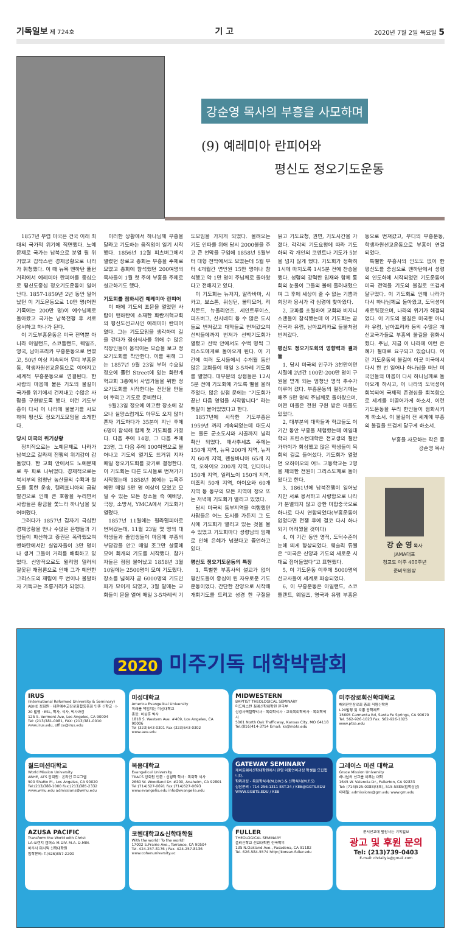기독일보 제 724호 기 고 2020년 7월 2일 목요일 5
강순영 목사의 부흥을 사모하며
(9) 예레미아 란피어와
평신도 정오기도운동
1857년 무렵 미국은 건국 이래 최대의 국가적 위기에 직면했다. 노예문제로 국가는 남북으로 분열 될 위기였고 갑작스런 경제공황으로 나라가 휘청했다. 이 때 뉴욕 맨하탄 풀턴 거리에서 예레미아 란피어를 중심으로 평신도중심 정오기도운동이 일어난다. 1857-1859년 2년 동안 일어났던 이 기도운동으로 10만 명(어떤 기록에는 200만 명)이 예수님께로 돌아왔고 국가는 남북전쟁 후 서로 용서하고 하나가 된다.
이 기도부흥운동은 미국 전역뿐 아니라 아일랜드, 스코틀랜드, 웨일즈, 영국, 남아프리카 부흥운동으로 번졌고, 50년 이상 지속되어 무디 부흥운동, 학생자원선교운동으로 이어지고 세계적 부흥운동으로 연결된다. 한 사람의 마음에 붙은 기도의 불길이 국가를 위기에서 건져내고 수많은 사람을 구원받도록 했다. 이런 기도부흥이 다시 이 나라에 불붙기를 사모하며 평신도 정오기도모임을 소개한다.
당시 미국의 위기상황
정치적으로는 노예문제로 나라가 남북으로 갈라져 전쟁의 위기감이 감돌았다. 한 교회 안에서도 노예문제로 두 파로 나뉘었다. 경제적으로는 북서부의 엄청난 농산물의 수확과 철도를 통한 운송, 캘리포니아의 금광 발견으로 인해 큰 호황을 누리면서 사람들은 황금을 쫓느라 하나님을 잊어버렸다.
그러다가 1857년 갑자기 극심한 경제공황을 만나 수많은 은행들과 기업들이 파산하고 증권은 폭락했으며 맨하탄에서만 실업자들이 3만 명이나 생겨 그들이 거리를 배회하고 있었다. 신앙적으로도 윌리엄 밀러의 잘못된 재림론으로 인해 그가 예언한 그리스도의 재림이 두 번이나 불발하자 기독교는 조롱거리가 되었다.
이러한 상황에서 하나님께 부흥을 달라고 기도하는 움직임이 일기 시작했다. 1856년 12월 피츠버그에서 열렸던 장로교 총회는 부흥을 주제로 모였고 총회에 참석했던 200여명의 목사들이 1월 첫 주에 부흥을 주제로 설교하기도 했다.
기도회를 점화시킨 예레미아 란피어
이 때에 기도의 포문을 열었던 사람이 맨하탄에 소재한 화란개혁교회의 평신도선교사인 예레미아 란피어 였다. 그는 기도모임을 생각하며 길을 걷다가 점심식사를 위해 수 많은 직장인들이 움직이는 모습을 보고 정오기도회를 착안한다. 이를 위해 그는 1857년 9월 23일 부터 수요일 정오에 풀턴 Street에 있는 화란개혁교회 3층에서 사업가들을 위한 정오기도회를 시작한다는 전단을 만들어 뿌리고 기도로 준비한다.
9월23일 정오에 예고한 장소에 갔으나 실망스럽게도 아무도 오지 않아 혼자 기도하다가 35분이 지난 후에 6명이 참석해 함께 첫 기도회를 가졌다. 다음 주에 14명, 그 다음 주에 23명, 그 다음 주에 100여명으로 불어나고 기도의 열기도 뜨거워 지자 매일 정오기도회를 갖기로 결정한다. 이 기도회는 다른 도시들로 번져가기 시작했는데 1858년 봄에는 뉴욕주에만 매일 5만 명 이상이 모였고 모일 수 있는 모든 장소들 즉 예배당, 극장, 소방서, YMCA에서 기도회가 열렸다.
1857년 11월에는 필라델피아로 번져갔는데, 11월 23일 몇 명의 대학생들과 졸업생들이 마음에 부흥의 부담감을 안고 매일 조그만 살롱에 모여 회개의 기도를 시작했다. 참가자들은 점점 불어났고 1858년 3월10일에는 2500명이 모여 기도했다. 장소를 넓히자 곧 6000명의 기도인파가 모이게 되었고, 3월 말에는 교회들이 문을 열어 매일 3-5차례씩 기도모임을 가지게 되었다. 몰려오는 기도 인파를 위해 당시 2000불을 주고 큰 천막을 구입해 1858년 5월부터 대형 천막에서도 모였는데 5월 부터 4개월간 연인원 15만 명이나 참석했고 약 1만 명이 주님께로 돌아왔다고 전해지고 있다.
이 기도회는 뉴저지, 알라바마, 시카고, 보스톤, 워싱턴, 볼티모어, 리치몬드, 뉴올리언즈, 세인트루이스, 피츠버그, 신시네티 등 수 많은 도시들로 번져갔고 대학들로 번져갔으며 선박들에까지 번져가 선박기도회가 열렸고 선박 안에서도 수백 명씩 그리스도에게로 돌아오게 된다. 이 기간에 여러 도시들에서 수개월 동안 많은 교회들이 매일 3-5차례 기도회를 열었다. 대부분의 상점들은 12시 5분 전에 기도회에 가도록 벨을 울려주었다. 많은 상점 문에는 “기도회가 끝난 다음 영업을 시작합니다” 라는 팻말이 붙어있었다고 한다.
1857년에 시작한 기도부흥은 1959년 까지 계속되었는데 대도시는 물론 군소도시와 시골까지 널리 확산 되었다. 매사추세츠 주에는 150개 지역, 뉴욕 200개 지역, 뉴저지 60개 지역, 펜실바니아 65개 지역, 오하이오 200개 지역, 인디아나 150개 지역, 일리노이 150개 지역, 미조리 50개 지역, 아이오와 60개 지역 등 동부의 모든 지역에 정오 또는 저녁에 기도회가 열리고 있었다.
당시 미국의 동부지역을 여행했던 사람들은 어느 도시를 가든지 그 도시에 기도회가 열리고 있는 것을 볼 수 있었고 기도회마다 성령님의 임재로 인해 은혜가 넘쳤다고 증언하고 있다.
평신도 정오기도운동의 특징
1, 특별한 부흥사의 설교가 없이 평신도들이 중심이 된 자유로운 기도운동이었다. 간단한 찬양으로 시작해 개회기도를 드리고 성경 한 구절을 읽고 기도요청, 권면, 기도시간을 가졌다. 각각의 기도요청에 따라 기도하되 각 개인의 코멘트나 기도가 5분을 넘지 않게 했다. 기도회가 정확히 1시에 마치도록 1시5분 전에 찬송을 했다. 성령의 강력한 임재와 함께 통회의 눈물이 그들의 볼에 흘러내렸으며 그 후에 세상이 줄 수 없는 기쁨과 희망과 용서가 각 심령에 찾아왔다.
2, 교파를 초월하여 교회와 비지니스맨들이 참석했는데 이 기도회는 곧 전국과 유럽, 남아프리카로 들불처럼 번져갔다.
평신도 정오기도회의 영향력과 결과들
1, 당시 미국의 인구가 3천만이던 시절에 2년간 100만-200만 명이 구원을 받게 되는 엄청난 영적 추수가 이루어 졌다. 부흥운동의 절정기에는 매주 5만 명씩 주님께로 돌아왔으며, 어떤 마을은 전원 구원 받은 마을도 있었다.
2, 대부분의 대학들과 학교들도 이 기간 동안 부흥을 체험했는데 예일대학과 프린스턴대학은 전교생의 절반 가까이가 회심했고 많은 학생들이 목회의 길로 들어섰다. 기도회가 열렸던 오하이오의 어느 고등학교는 2명을 제외한 전원이 그리스도께로 돌아왔다고 한다.
3, 1861년에 남북전쟁이 일어났지만 서로 용서하고 사랑함으로 나라가 분열되지 않고 강한 미합중국으로 하나로 다시 연합되었다(부흥운동이 없었다면 전쟁 후에 결코 다시 하나되기 어려웠을 것이다)
4, 이 기간 동안 영적, 도덕수준이 눈에 띄게 향상되었다. 웨슬리 듀웰은 “미국은 신앙과 기도의 새로운 시대로 접어들었다”고 표현했다.
5, 이 기도운동 이후에 5000명의 선교사들이 세계로 파송되었다.
6, 이 부흥운동은 아일랜드, 스코틀랜드, 웨일즈, 영국과 유럽 부흥운동으로 번져갔고, 무디의 부흥운동, 학생자원선교운동으로 부흥이 연결되었다.
특별한 부흥사의 인도도 없이 한 평신도를 중심으로 맨하탄에서 성령의 인도하에 시작되었던 기도운동이 미국 전역을 기도의 불길로 뜨겁게 달구었다. 이 기도회로 인해 나라가 다시 하나님께로 돌아왔고, 도덕성이 새로워졌으며, 나라의 위기가 해결되었다. 이 기도의 불길은 미국뿐 아니라 유럽, 남아프리카 등의 수많은 개신교국가들로 부흥의 불길을 점화시켰다. 주님, 지금 이 나라에 이런 은혜가 절대로 요구되고 있습니다. 이런 기도운동의 불길이 이곳 미국에서 다시 한 번 일어나 하나님을 떠난 미국인들의 마음이 다시 하나님께로 돌아오게 하시고, 이 나라의 도덕성이 회복되어 국제적 존경심을 회복함으로 세계를 이끌어가게 하소서. 이런 기도운동을 우리 한인들이 점화시키게 하소서. 이 불길이 전 세계에 부흥의 불길을 뜨겁게 달구게 하소서.
부흥을 사모하는 작은 종
강순영 목사
강 순 영 목사
JAMA대표
청교도 이주 400주년
준비위원장
2020 미주기독 대학박람회
IRUS
(International Reformed University & Seminary)
ABHE 정회원 · 대한예수교장로회합동총회 인준 신학교 · I-20 발행 · ESL, 학사, 석사, 박사과정
125 S. Vermont Ave, Los Angeles, CA 90004
Tel: (213)381-0081, FAX: (213)381-0010
www.irus.edu, office@irus.edu
미성대학교
America Evangelical University
미래를 책임지는 미성대학교
총장: 이상훈 박사
1818 S. Western Ave. #409, Los Angeles, CA 90006
Tel (323)643-0301 Fax (323)643-0302
www.aeu.edu
MIDWESTERN
BAPTIST THEOLOGICAL SEMINARY
미드웨스턴 침례신학대학원 한국부
성경사역철학박사 · 목회학석사 · 교육목회학박사 · 목회학박사
5001 North Oak Trafficway, Kansas City, MO 64118
Tel.(816)414-3754 Email: ks@mbts.edu
미주장로회신학대학교
해외한인장로회 총회 직영신학원
I-20발행 및 각종 장학제도
15605 Carmenta Rd, Santa Fe Springs, CA 90670
Tel. 562-926-1023 Fax. 562-926-1025
www.ptsa.edu
월드미션대학교
World Mission University
ABHE, ATS 정회원 · 온라인 프로그램
500 Shatto Pl., Los Angeles, CA 90020
Tel:(213)388-1000 Fax:(213)385-2332
www.wmu.edu admissions@wmu.edu
복음대학교
Evangelical University
TRACS 정회원 인준 · 성경학 학사 · 목회학 석사
2660 W. Woodland Dr. #200, Anaheim, CA 92801
Tel:(714)527-0691 Fax:(714)527-0693
www.evangelia.edu info@evangelia.edu
GATEWAY SEMINARY
게이트웨이신학대학원에서 한영 이중언어과정 학생을 모집합니다.
학위과정 - 목회학석사(M.DIV.) & 신학석사(M.T.S)
상담문의 : 714-256-1311 EXT.24 / KEB@GGTS.EDU
WWW.GGBTS.EDU / KEB
그레이스 미션 대학교
Grace Mission University
하나님의 선교를 이루는 대학
1645 W. Valencia Dr., Fullerton, CA 92833
Tel: (714)525-0088(대표), 515-5885(입학상담)
이메일: admissions@gm.edu www.gm.edu
AZUSA PACIFIC
Transform the World with Christ
LA·오렌지 캠퍼스 M.DIV. M.A. D.MIN.
아주사 퍼시픽 신학대학원
입학문의: T.(626)857-2200
코헨대학교&신학대학원
With the world! To the world!
17002 S.Prairie Ave., Torrance, CA 90504
Tel. 424-257-8176 / Fax. 424-257-8136
www.cohenuniversity.ac
FULLER
THEOLOGICAL SEMINARY
플러신학교 선교대학원 한국학부
135 N.Oakland Ave., Pasadena, CA 91182
Tel. 626-584-5574 http://korean.fuller.edu
문서선교에 앞장서는 기독일보
광고 및 후원 문의
Tel: (213)739-0403
E-mail: chdailyla@gmail.com